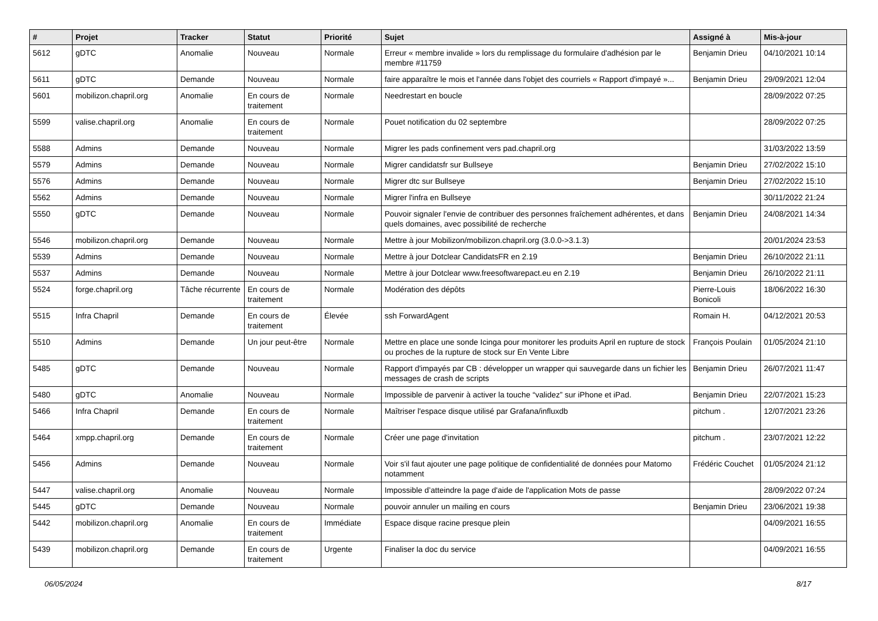| # | Projet | Tracker | Statut | Priorité | Sujet | Assigné à | Mis-à-jour |
| --- | --- | --- | --- | --- | --- | --- | --- |
| 5612 | gDTC | Anomalie | Nouveau | Normale | Erreur « membre invalide » lors du remplissage du formulaire d'adhésion par le membre #11759 | Benjamin Drieu | 04/10/2021 10:14 |
| 5611 | gDTC | Demande | Nouveau | Normale | faire apparaître le mois et l'année dans l'objet des courriels « Rapport d'impayé »... | Benjamin Drieu | 29/09/2021 12:04 |
| 5601 | mobilizon.chapril.org | Anomalie | En cours de traitement | Normale | Needrestart en boucle | | 28/09/2022 07:25 |
| 5599 | valise.chapril.org | Anomalie | En cours de traitement | Normale | Pouet notification du 02 septembre | | 28/09/2022 07:25 |
| 5588 | Admins | Demande | Nouveau | Normale | Migrer les pads confinement vers pad.chapril.org | | 31/03/2022 13:59 |
| 5579 | Admins | Demande | Nouveau | Normale | Migrer candidatsfr sur Bullseye | Benjamin Drieu | 27/02/2022 15:10 |
| 5576 | Admins | Demande | Nouveau | Normale | Migrer dtc sur Bullseye | Benjamin Drieu | 27/02/2022 15:10 |
| 5562 | Admins | Demande | Nouveau | Normale | Migrer l'infra en Bullseye | | 30/11/2022 21:24 |
| 5550 | gDTC | Demande | Nouveau | Normale | Pouvoir signaler l'envie de contribuer des personnes fraîchement adhérentes, et dans quels domaines, avec possibilité de recherche | Benjamin Drieu | 24/08/2021 14:34 |
| 5546 | mobilizon.chapril.org | Demande | Nouveau | Normale | Mettre à jour Mobilizon/mobilizon.chapril.org (3.0.0->3.1.3) | | 20/01/2024 23:53 |
| 5539 | Admins | Demande | Nouveau | Normale | Mettre à jour Dotclear CandidatsFR en 2.19 | Benjamin Drieu | 26/10/2022 21:11 |
| 5537 | Admins | Demande | Nouveau | Normale | Mettre à jour Dotclear www.freesoftwarepact.eu en 2.19 | Benjamin Drieu | 26/10/2022 21:11 |
| 5524 | forge.chapril.org | Tâche récurrente | En cours de traitement | Normale | Modération des dépôts | Pierre-Louis Bonicoli | 18/06/2022 16:30 |
| 5515 | Infra Chapril | Demande | En cours de traitement | Élevée | ssh ForwardAgent | Romain H. | 04/12/2021 20:53 |
| 5510 | Admins | Demande | Un jour peut-être | Normale | Mettre en place une sonde Icinga pour monitorer les produits April en rupture de stock ou proches de la rupture de stock sur En Vente Libre | François Poulain | 01/05/2024 21:10 |
| 5485 | gDTC | Demande | Nouveau | Normale | Rapport d'impayés par CB : développer un wrapper qui sauvegarde dans un fichier les messages de crash de scripts | Benjamin Drieu | 26/07/2021 11:47 |
| 5480 | gDTC | Anomalie | Nouveau | Normale | Impossible de parvenir à activer la touche “validez” sur iPhone et iPad. | Benjamin Drieu | 22/07/2021 15:23 |
| 5466 | Infra Chapril | Demande | En cours de traitement | Normale | Maîtriser l'espace disque utilisé par Grafana/influxdb | pitchum . | 12/07/2021 23:26 |
| 5464 | xmpp.chapril.org | Demande | En cours de traitement | Normale | Créer une page d'invitation | pitchum . | 23/07/2021 12:22 |
| 5456 | Admins | Demande | Nouveau | Normale | Voir s'il faut ajouter une page politique de confidentialité de données pour Matomo notamment | Frédéric Couchet | 01/05/2024 21:12 |
| 5447 | valise.chapril.org | Anomalie | Nouveau | Normale | Impossible d’atteindre la page d'aide de l'application Mots de passe | | 28/09/2022 07:24 |
| 5445 | gDTC | Demande | Nouveau | Normale | pouvoir annuler un mailing en cours | Benjamin Drieu | 23/06/2021 19:38 |
| 5442 | mobilizon.chapril.org | Anomalie | En cours de traitement | Immédiate | Espace disque racine presque plein | | 04/09/2021 16:55 |
| 5439 | mobilizon.chapril.org | Demande | En cours de traitement | Urgente | Finaliser la doc du service | | 04/09/2021 16:55 |
06/05/2024 8/17